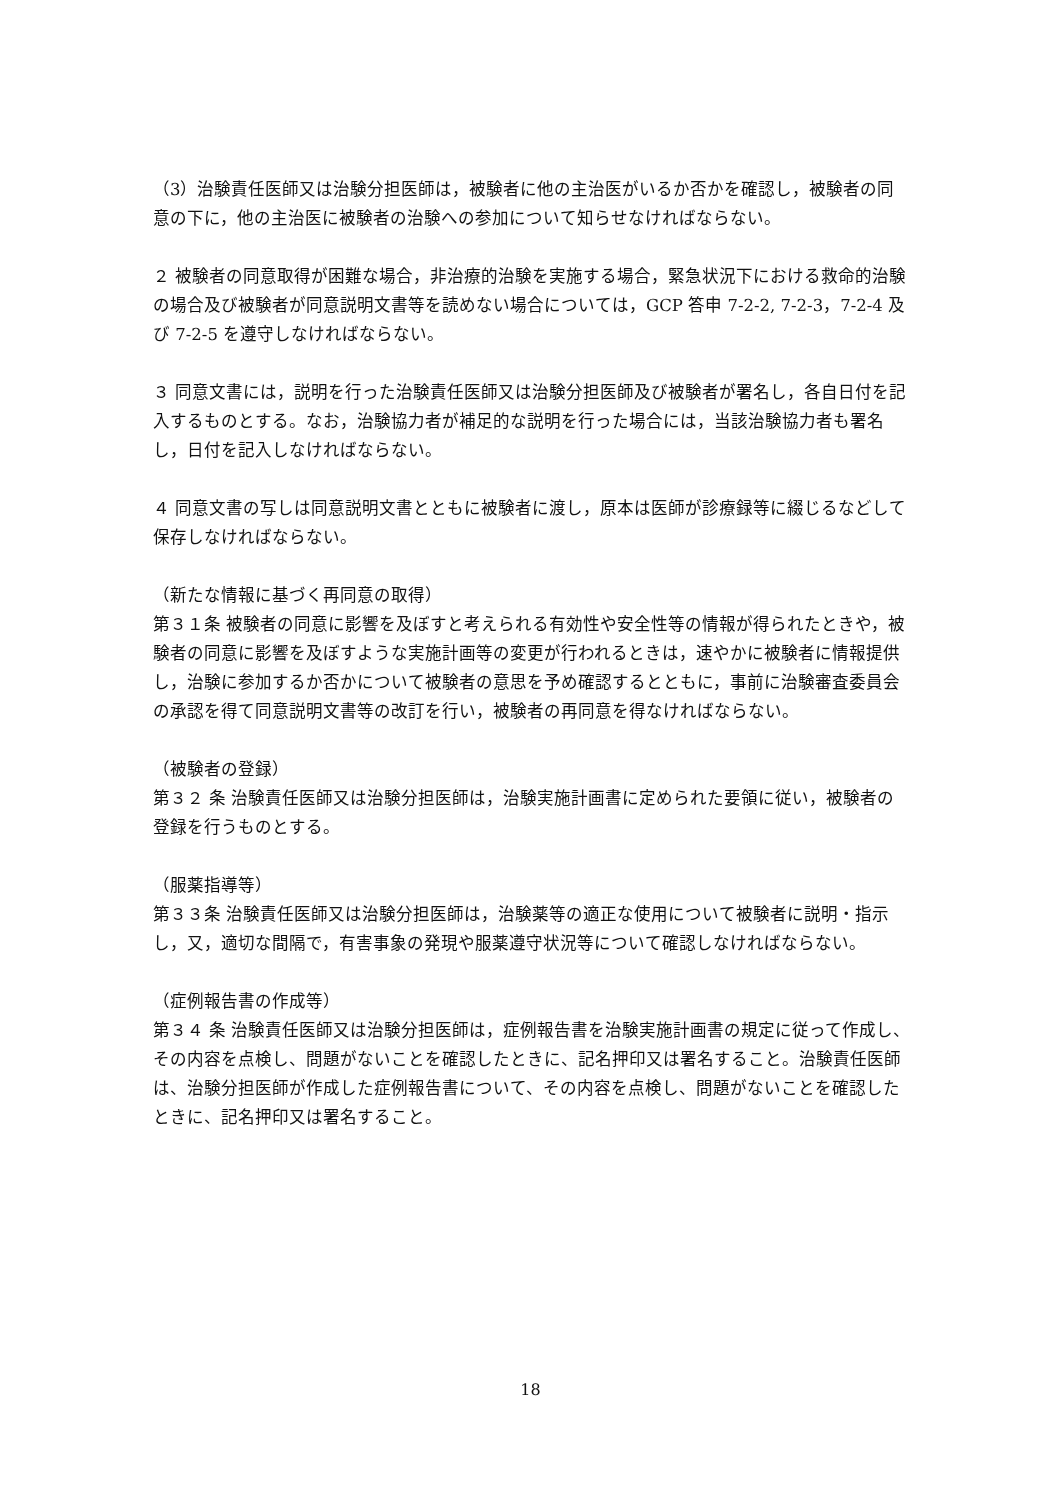（3）治験責任医師又は治験分担医師は，被験者に他の主治医がいるか否かを確認し，被験者の同意の下に，他の主治医に被験者の治験への参加について知らせなければならない。
２ 被験者の同意取得が困難な場合，非治療的治験を実施する場合，緊急状況下における救命的治験の場合及び被験者が同意説明文書等を読めない場合については，GCP 答申 7-2-2, 7-2-3，7-2-4 及び 7-2-5 を遵守しなければならない。
３ 同意文書には，説明を行った治験責任医師又は治験分担医師及び被験者が署名し，各自日付を記入するものとする。なお，治験協力者が補足的な説明を行った場合には，当該治験協力者も署名し，日付を記入しなければならない。
４ 同意文書の写しは同意説明文書とともに被験者に渡し，原本は医師が診療録等に綴じるなどして保存しなければならない。
（新たな情報に基づく再同意の取得）
第３１条 被験者の同意に影響を及ぼすと考えられる有効性や安全性等の情報が得られたときや，被験者の同意に影響を及ぼすような実施計画等の変更が行われるときは，速やかに被験者に情報提供し，治験に参加するか否かについて被験者の意思を予め確認するとともに，事前に治験審査委員会の承認を得て同意説明文書等の改訂を行い，被験者の再同意を得なければならない。
（被験者の登録）
第３２ 条 治験責任医師又は治験分担医師は，治験実施計画書に定められた要領に従い，被験者の登録を行うものとする。
（服薬指導等）
第３３条 治験責任医師又は治験分担医師は，治験薬等の適正な使用について被験者に説明・指示し，又，適切な間隔で，有害事象の発現や服薬遵守状況等について確認しなければならない。
（症例報告書の作成等）
第３４ 条 治験責任医師又は治験分担医師は，症例報告書を治験実施計画書の規定に従って作成し、その内容を点検し、問題がないことを確認したときに、記名押印又は署名すること。治験責任医師は、治験分担医師が作成した症例報告書について、その内容を点検し、問題がないことを確認したときに、記名押印又は署名すること。
18